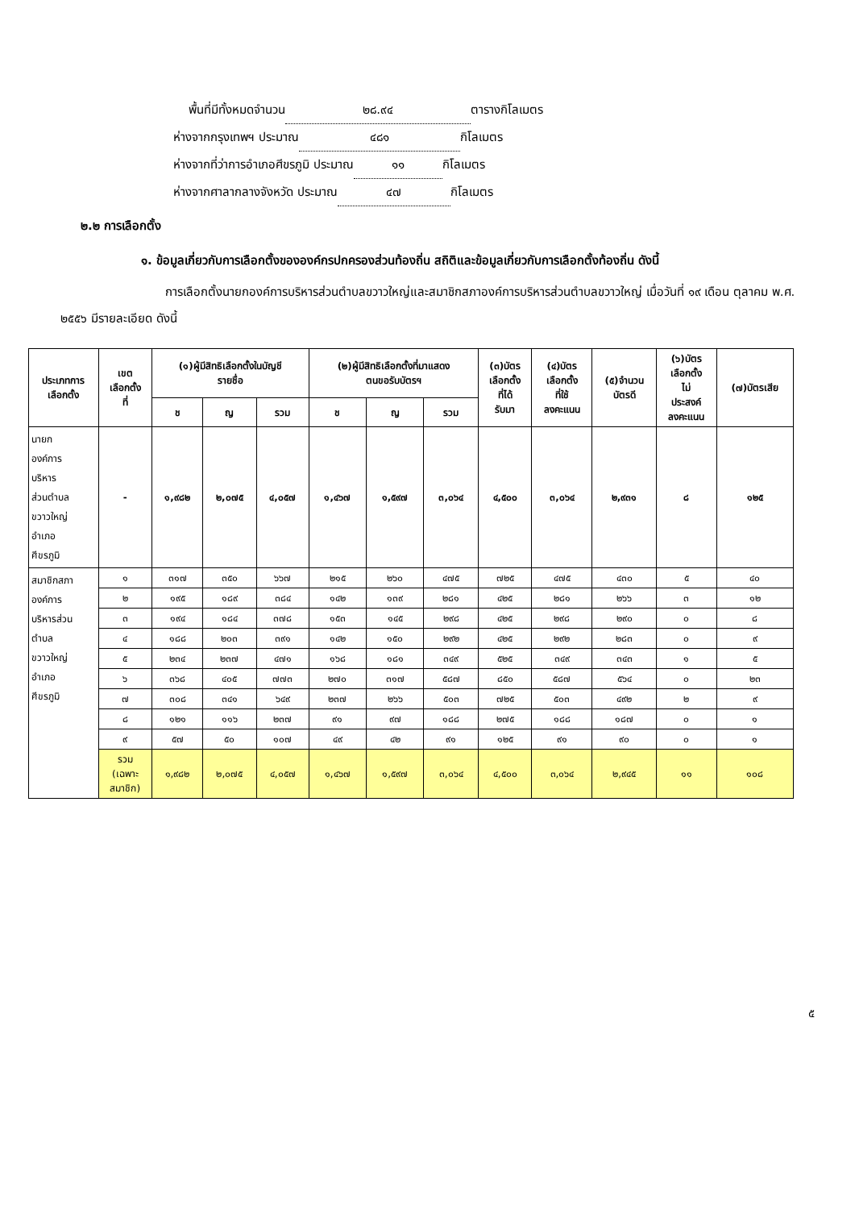พื้นที่มีทั้งหมดจำนวน ๒๘.๙๔ ตารางกิโลเมตร
ห่างจากกรุงเทพฯ ประมาณ ๔๘๑ กิโลเมตร
ห่างจากที่ว่าการอำเภอศีขรภูมิ ประมาณ ๑๑ กิโลเมตร
ห่างจากศาลากลางจังหวัด ประมาณ ๔๗ กิโลเมตร
๒.๒ การเลือกตั้ง
๑. ข้อมูลเกี่ยวกับการเลือกตั้งขององค์กรปกครองส่วนท้องถิ่น สถิติและข้อมูลเกี่ยวกับการเลือกตั้งท้องถิ่น ดังนี้
การเลือกตั้งนายกองค์การบริหารส่วนตำบลขวาวใหญ่และสมาชิกสภาองค์การบริหารส่วนตำบลขวาวใหญ่ เมื่อวันที่ ๑๙ เดือน ตุลาคม พ.ศ. ๒๕๕๖ มีรายละเอียด ดังนี้
| ประเภทการ เลือกตั้ง | เขต เลือกตั้ง ที่ | (๑)ผู้มีสิทธิเลือกตั้งในบัญชี รายชื่อ | | | (๒)ผู้มีสิทธิเลือกตั้งที่มาแสดง ตนขอรับบัตรฯ | | | (๓)บัตร เลือกตั้ง ที่ได้ รับมา | (๔)บัตร เลือกตั้ง ที่ใช้ ลงคะแนน | (๕)จำนวน บัตรดี | (๖)บัตร เลือกตั้ง ไม่ ประสงค์ ลงคะแนน | (๗)บัตรเสีย |
| --- | --- | --- | --- | --- | --- | --- | --- | --- | --- | --- | --- | --- |
| | | ช | ญ | รวม | ช | ญ | รวม | | | | | |
| นายก องค์การ บริหาร ส่วนตำบล ขวาวใหญ่ อำเภอ ศีขรภูมิ | - | ๑,๙๘๒ | ๒,๐๗๕ | ๔,๐๕๗ | ๑,๔๖๗ | ๑,๕๙๗ | ๓,๐๖๔ | ๔,๕๐๐ | ๓,๐๖๔ | ๒,๙๓๑ | ๘ | ๑๒๕ |
| สมาชิกสภา องค์การ บริหารส่วน ตำบล ขวาวใหญ่ อำเภอ ศีขรภูมิ | ๑ | ๓๑๗ | ๓๕๐ | ๖๖๗ | ๒๑๕ | ๒๖๐ | ๔๗๕ | ๗๒๕ | ๔๗๕ | ๔๓๐ | ๕ | ๔๐ |
| | ๒ | ๑๙๕ | ๑๘๙ | ๓๘๔ | ๑๔๒ | ๑๓๙ | ๒๘๑ | ๔๒๕ | ๒๘๑ | ๒๖๖ | ๓ | ๑๒ |
| | ๓ | ๑๙๔ | ๑๘๔ | ๓๗๘ | ๑๕๓ | ๑๔๕ | ๒๙๘ | ๔๒๕ | ๒๙๘ | ๒๙๐ | ๐ | ๘ |
| | ๔ | ๑๘๘ | ๒๐๓ | ๓๙๑ | ๑๔๒ | ๑๕๐ | ๒๙๒ | ๔๒๕ | ๒๙๒ | ๒๘๓ | ๐ | ๙ |
| | ๕ | ๒๓๔ | ๒๓๗ | ๔๗๑ | ๑๖๘ | ๑๘๑ | ๓๔๙ | ๕๒๕ | ๓๔๙ | ๓๔๓ | ๑ | ๕ |
| | ๖ | ๓๖๘ | ๔๐๕ | ๗๗๓ | ๒๗๐ | ๓๑๗ | ๕๘๗ | ๘๕๐ | ๕๘๗ | ๕๖๔ | ๐ | ๒๓ |
| | ๗ | ๓๐๘ | ๓๔๑ | ๖๔๙ | ๒๓๗ | ๒๖๖ | ๕๐๓ | ๗๒๕ | ๕๐๓ | ๔๙๒ | ๒ | ๙ |
| | ๘ | ๑๒๑ | ๑๑๖ | ๒๓๗ | ๙๑ | ๙๗ | ๑๘๘ | ๒๗๕ | ๑๘๘ | ๑๘๗ | ๐ | ๑ |
| | ๙ | ๕๗ | ๕๐ | ๑๐๗ | ๔๙ | ๔๒ | ๙๑ | ๑๒๕ | ๙๑ | ๙๐ | ๐ | ๑ |
| | รวม (เฉพาะ สมาชิก) | ๑,๙๘๒ | ๒,๐๗๕ | ๔,๐๕๗ | ๑,๔๖๗ | ๑,๕๙๗ | ๓,๐๖๔ | ๔,๕๐๐ | ๓,๐๖๔ | ๒,๙๔๕ | ๑๑ | ๑๐๘ |
๕